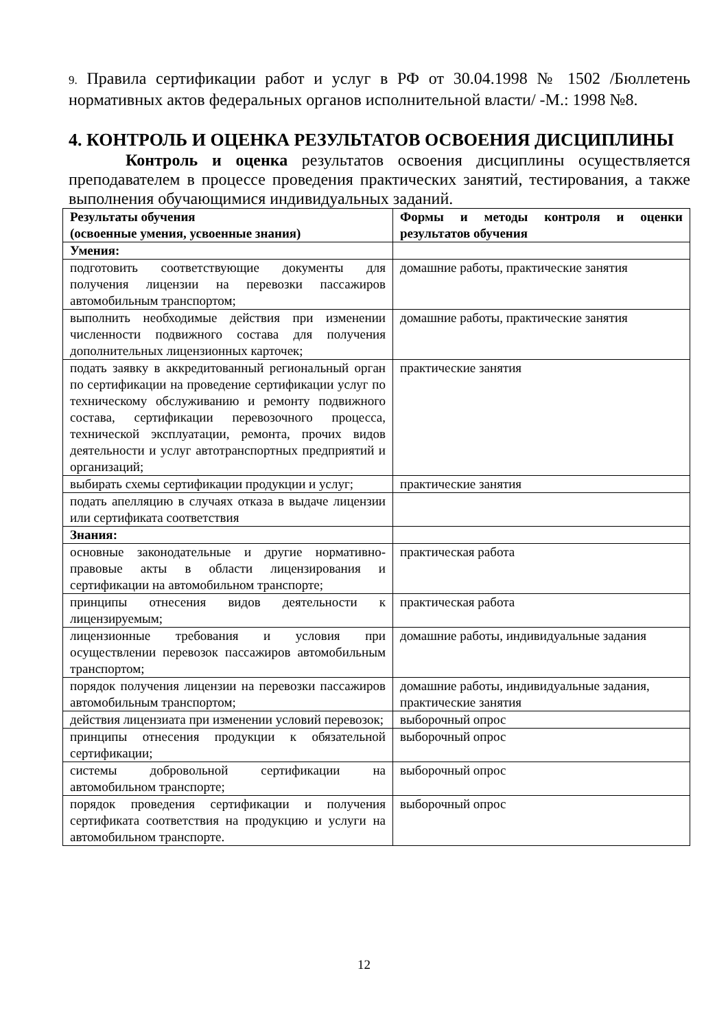9. Правила сертификации работ и услуг в РФ от 30.04.1998 № 1502 /Бюллетень нормативных актов федеральных органов исполнительной власти/ -М.: 1998 №8.
4. КОНТРОЛЬ И ОЦЕНКА РЕЗУЛЬТАТОВ ОСВОЕНИЯ ДИСЦИПЛИНЫ
Контроль и оценка результатов освоения дисциплины осуществляется преподавателем в процессе проведения практических занятий, тестирования, а также выполнения обучающимися индивидуальных заданий.
| Результаты обучения (освоенные умения, усвоенные знания) | Формы и методы контроля и оценки результатов обучения |
| --- | --- |
| Умения: | |
| подготовить соответствующие документы для получения лицензии на перевозки пассажиров автомобильным транспортом; | домашние работы, практические занятия |
| выполнить необходимые действия при изменении численности подвижного состава для получения дополнительных лицензионных карточек; | домашние работы, практические занятия |
| подать заявку в аккредитованный региональный орган по сертификации на проведение сертификации услуг по техническому обслуживанию и ремонту подвижного состава, сертификации перевозочного процесса, технической эксплуатации, ремонта, прочих видов деятельности и услуг автотранспортных предприятий и организаций; | практические занятия |
| выбирать схемы сертификации продукции и услуг; | практические занятия |
| подать апелляцию в случаях отказа в выдаче лицензии или сертификата соответствия | |
| Знания: | |
| основные законодательные и другие нормативно-правовые акты в области лицензирования и сертификации на автомобильном транспорте; | практическая работа |
| принципы отнесения видов деятельности к лицензируемым; | практическая работа |
| лицензионные требования и условия при осуществлении перевозок пассажиров автомобильным транспортом; | домашние работы, индивидуальные задания |
| порядок получения лицензии на перевозки пассажиров автомобильным транспортом; | домашние работы, индивидуальные задания, практические занятия |
| действия лицензиата при изменении условий перевозок; | выборочный опрос |
| принципы отнесения продукции к обязательной сертификации; | выборочный опрос |
| системы добровольной сертификации на автомобильном транспорте; | выборочный опрос |
| порядок проведения сертификации и получения сертификата соответствия на продукцию и услуги на автомобильном транспорте. | выборочный опрос |
12